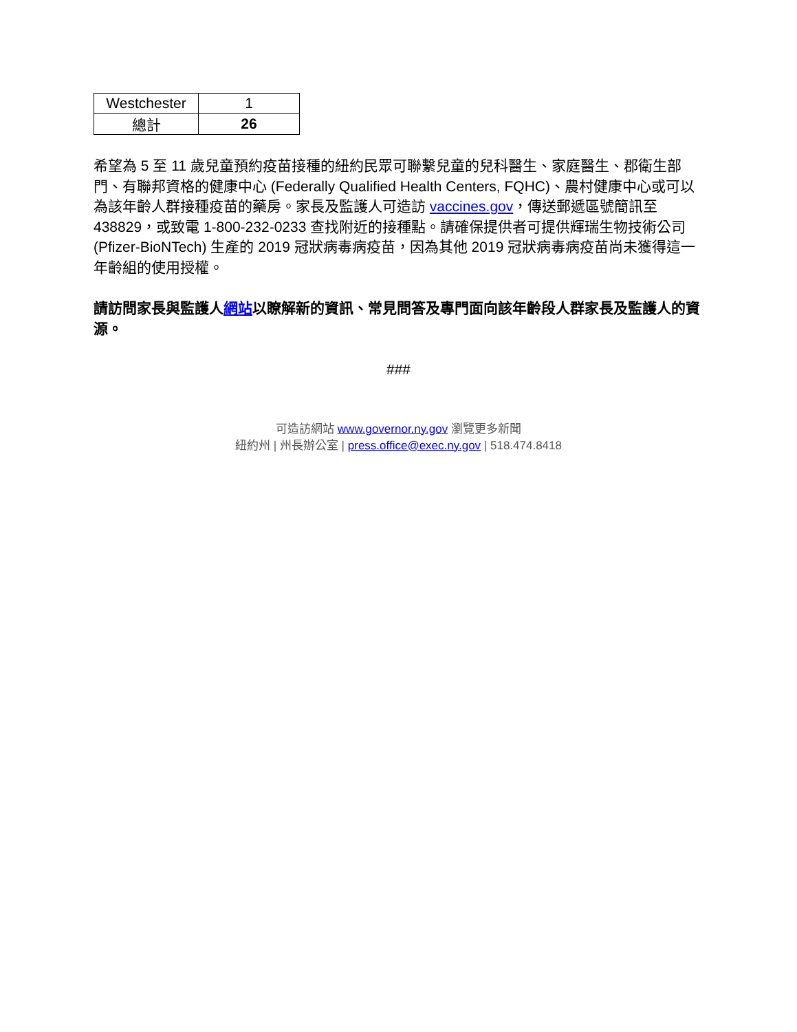| Westchester | 1 |
| 總計 | 26 |
希望為 5 至 11 歲兒童預約疫苗接種的紐約民眾可聯繫兒童的兒科醫生、家庭醫生、郡衛生部門、有聯邦資格的健康中心 (Federally Qualified Health Centers, FQHC)、農村健康中心或可以為該年齡人群接種疫苗的藥房。家長及監護人可造訪 vaccines.gov，傳送郵遞區號簡訊至 438829，或致電 1-800-232-0233 查找附近的接種點。請確保提供者可提供輝瑞生物技術公司 (Pfizer-BioNTech) 生產的 2019 冠狀病毒病疫苗，因為其他 2019 冠狀病毒病疫苗尚未獲得這一年齡組的使用授權。
請訪問家長與監護人網站以瞭解新的資訊、常見問答及專門面向該年齡段人群家長及監護人的資源。
###
可造訪網站 www.governor.ny.gov 瀏覽更多新聞
紐約州 | 州長辦公室 | press.office@exec.ny.gov | 518.474.8418